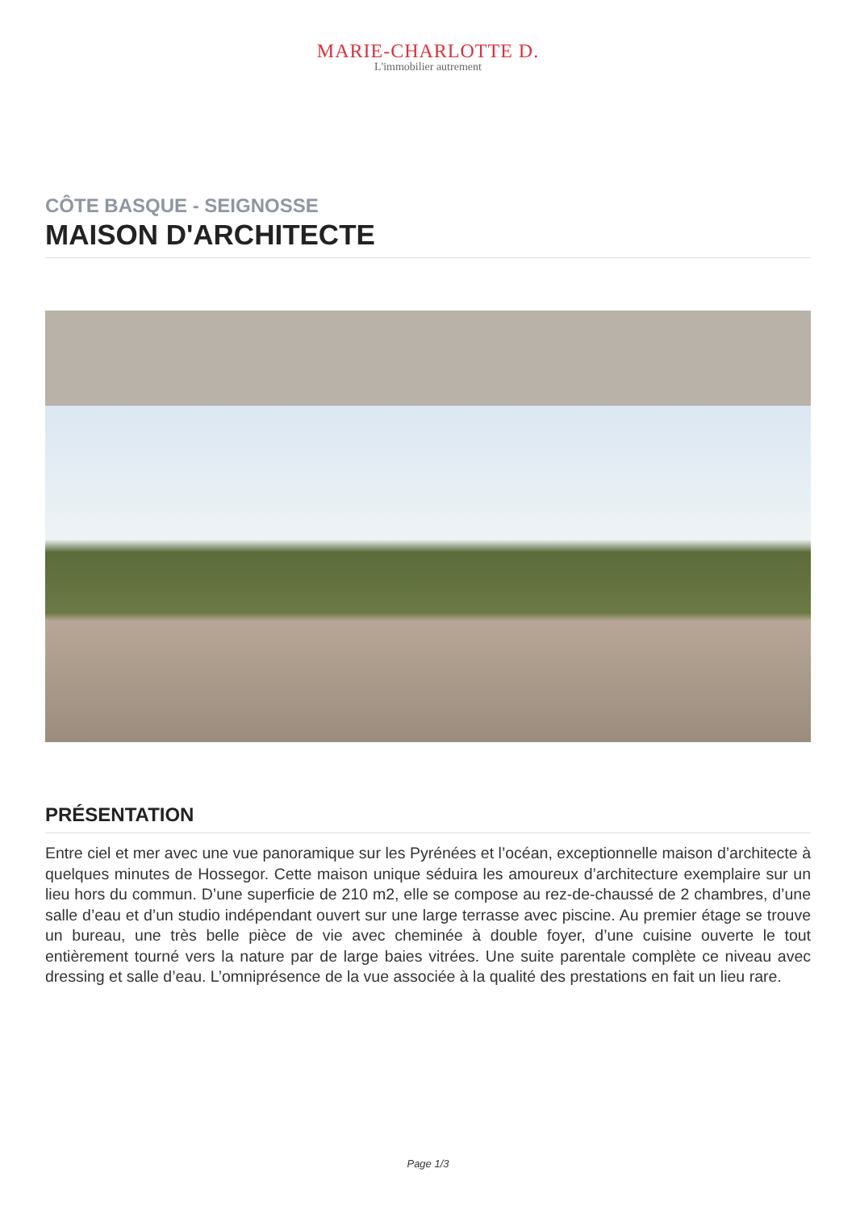MARIE-CHARLOTTE D.
L'immobilier autrement
CÔTE BASQUE - SEIGNOSSE
MAISON D'ARCHITECTE
PRÉSENTATION
Entre ciel et mer avec une vue panoramique sur les Pyrénées et l’océan, exceptionnelle maison d’architecte à quelques minutes de Hossegor. Cette maison unique séduira les amoureux d’architecture exemplaire sur un lieu hors du commun. D’une superficie de 210 m2, elle se compose au rez-de-chaussé de 2 chambres, d’une salle d’eau et d’un studio indépendant ouvert sur une large terrasse avec piscine. Au premier étage se trouve un bureau, une très belle pièce de vie avec cheminée à double foyer, d’une cuisine ouverte le tout entièrement tourné vers la nature par de large baies vitrées. Une suite parentale complète ce niveau avec dressing et salle d’eau. L’omniprésence de la vue associée à la qualité des prestations en fait un lieu rare.
Page 1/3